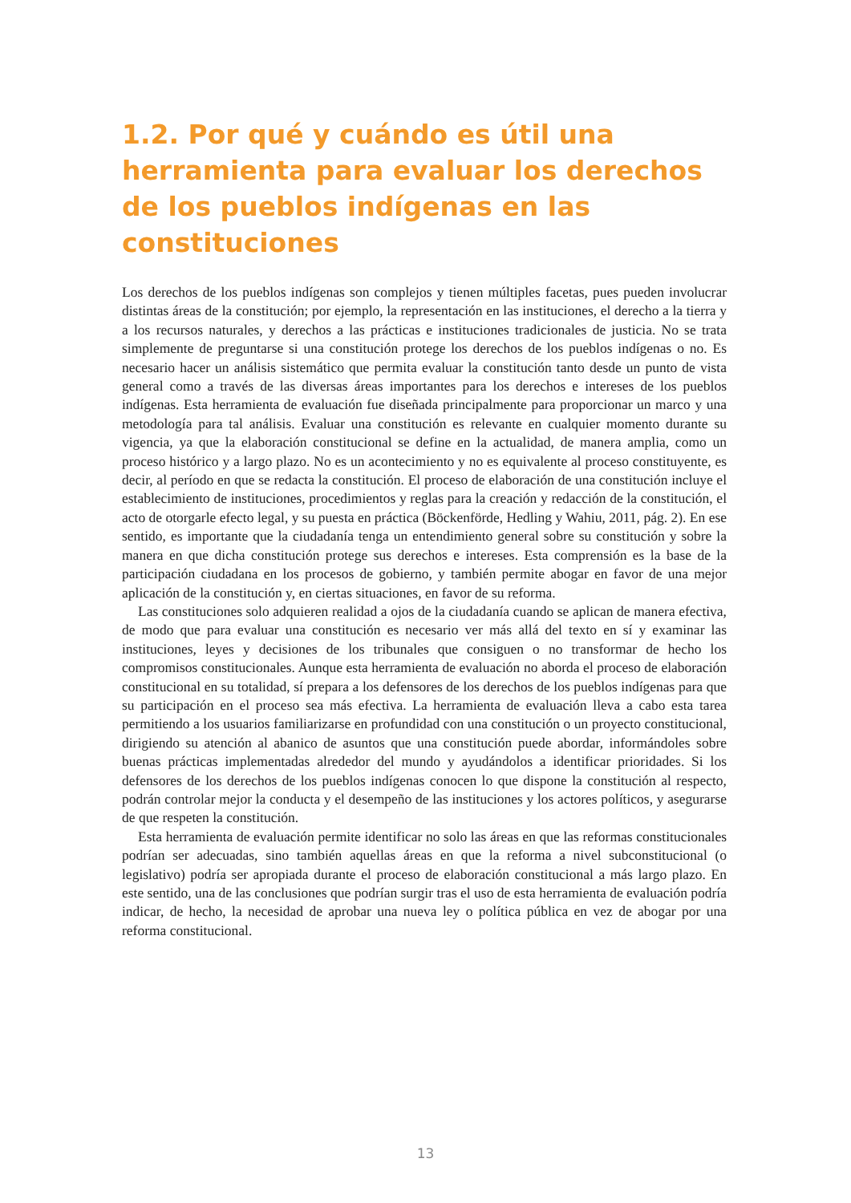1.2. Por qué y cuándo es útil una herramienta para evaluar los derechos de los pueblos indígenas en las constituciones
Los derechos de los pueblos indígenas son complejos y tienen múltiples facetas, pues pueden involucrar distintas áreas de la constitución; por ejemplo, la representación en las instituciones, el derecho a la tierra y a los recursos naturales, y derechos a las prácticas e instituciones tradicionales de justicia. No se trata simplemente de preguntarse si una constitución protege los derechos de los pueblos indígenas o no. Es necesario hacer un análisis sistemático que permita evaluar la constitución tanto desde un punto de vista general como a través de las diversas áreas importantes para los derechos e intereses de los pueblos indígenas. Esta herramienta de evaluación fue diseñada principalmente para proporcionar un marco y una metodología para tal análisis. Evaluar una constitución es relevante en cualquier momento durante su vigencia, ya que la elaboración constitucional se define en la actualidad, de manera amplia, como un proceso histórico y a largo plazo. No es un acontecimiento y no es equivalente al proceso constituyente, es decir, al período en que se redacta la constitución. El proceso de elaboración de una constitución incluye el establecimiento de instituciones, procedimientos y reglas para la creación y redacción de la constitución, el acto de otorgarle efecto legal, y su puesta en práctica (Böckenförde, Hedling y Wahiu, 2011, pág. 2). En ese sentido, es importante que la ciudadanía tenga un entendimiento general sobre su constitución y sobre la manera en que dicha constitución protege sus derechos e intereses. Esta comprensión es la base de la participación ciudadana en los procesos de gobierno, y también permite abogar en favor de una mejor aplicación de la constitución y, en ciertas situaciones, en favor de su reforma.
Las constituciones solo adquieren realidad a ojos de la ciudadanía cuando se aplican de manera efectiva, de modo que para evaluar una constitución es necesario ver más allá del texto en sí y examinar las instituciones, leyes y decisiones de los tribunales que consiguen o no transformar de hecho los compromisos constitucionales. Aunque esta herramienta de evaluación no aborda el proceso de elaboración constitucional en su totalidad, sí prepara a los defensores de los derechos de los pueblos indígenas para que su participación en el proceso sea más efectiva. La herramienta de evaluación lleva a cabo esta tarea permitiendo a los usuarios familiarizarse en profundidad con una constitución o un proyecto constitucional, dirigiendo su atención al abanico de asuntos que una constitución puede abordar, informándoles sobre buenas prácticas implementadas alrededor del mundo y ayudándolos a identificar prioridades. Si los defensores de los derechos de los pueblos indígenas conocen lo que dispone la constitución al respecto, podrán controlar mejor la conducta y el desempeño de las instituciones y los actores políticos, y asegurarse de que respeten la constitución.
Esta herramienta de evaluación permite identificar no solo las áreas en que las reformas constitucionales podrían ser adecuadas, sino también aquellas áreas en que la reforma a nivel subconstitucional (o legislativo) podría ser apropiada durante el proceso de elaboración constitucional a más largo plazo. En este sentido, una de las conclusiones que podrían surgir tras el uso de esta herramienta de evaluación podría indicar, de hecho, la necesidad de aprobar una nueva ley o política pública en vez de abogar por una reforma constitucional.
13